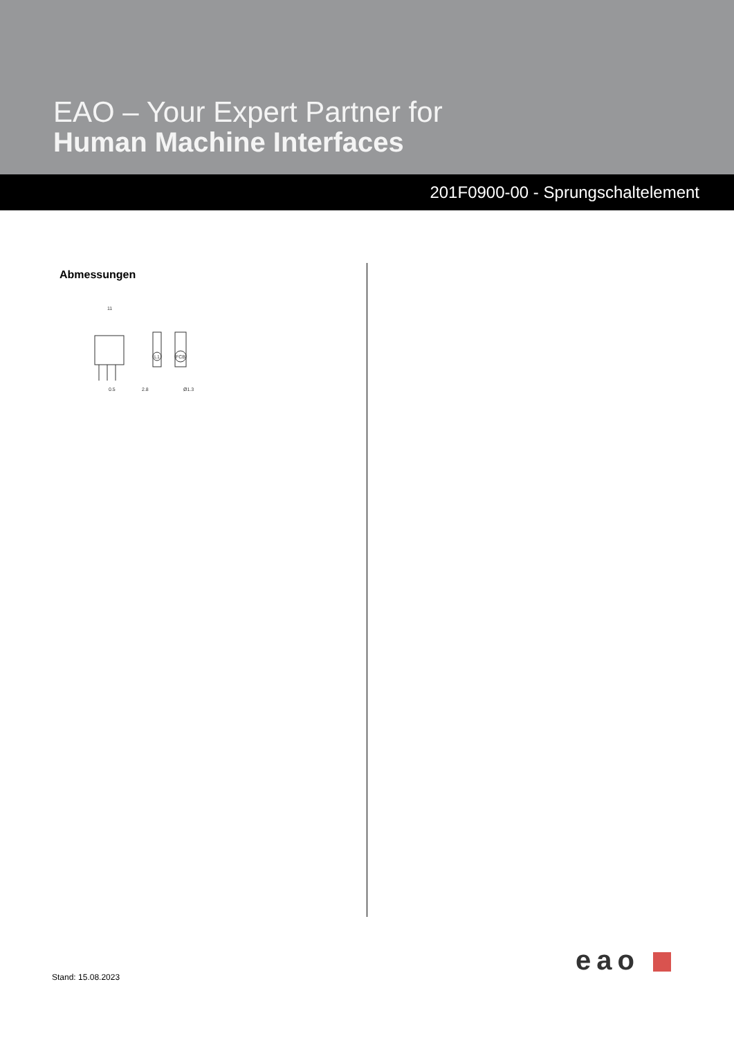EAO – Your Expert Partner for
Human Machine Interfaces
201F0900-00 - Sprungschaltelement
Abmessungen
11
0.5
2.8
Ø1.3
L1
FCB
Stand: 15.08.2023 eao